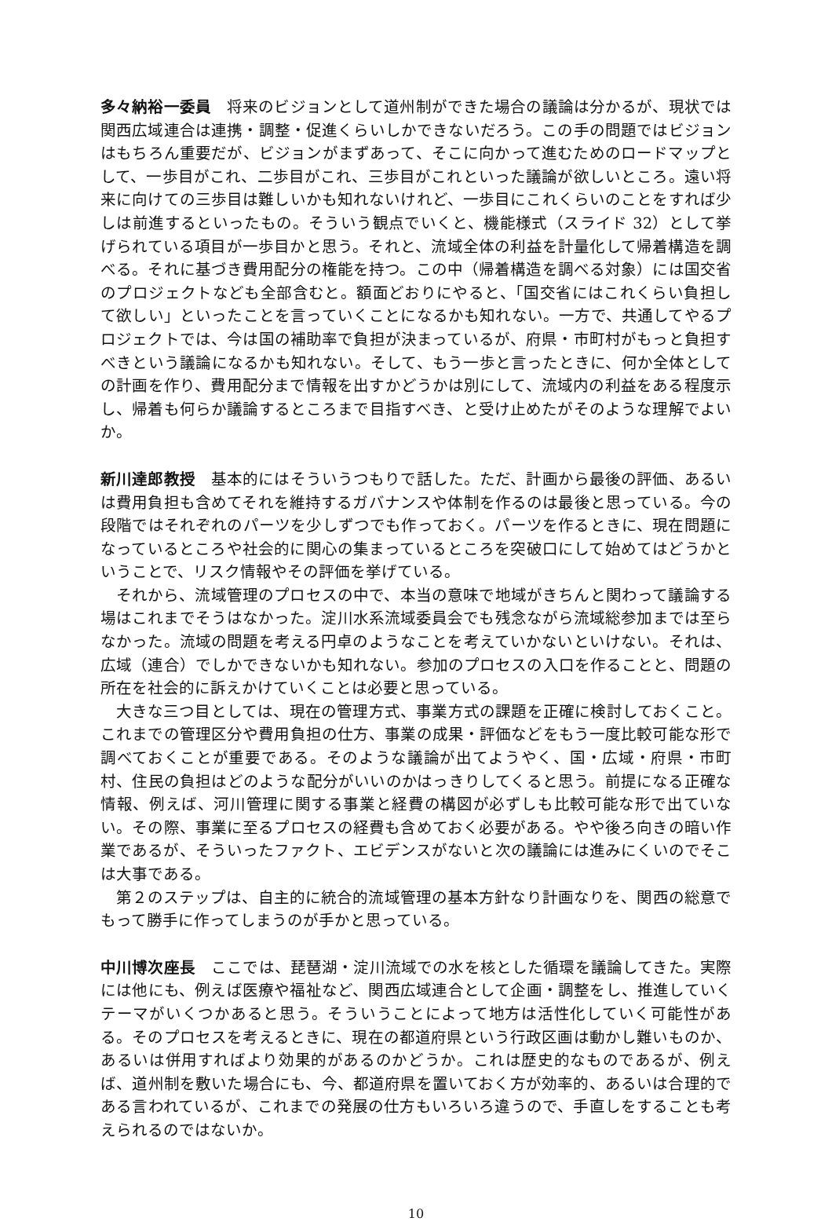多々納裕一委員　将来のビジョンとして道州制ができた場合の議論は分かるが、現状では関西広域連合は連携・調整・促進くらいしかできないだろう。この手の問題ではビジョンはもちろん重要だが、ビジョンがまずあって、そこに向かって進むためのロードマップとして、一歩目がこれ、二歩目がこれ、三歩目がこれといった議論が欲しいところ。遠い将来に向けての三歩目は難しいかも知れないけれど、一歩目にこれくらいのことをすれば少しは前進するといったもの。そういう観点でいくと、機能様式（スライド 32）として挙げられている項目が一歩目かと思う。それと、流域全体の利益を計量化して帰着構造を調べる。それに基づき費用配分の権能を持つ。この中（帰着構造を調べる対象）には国交省のプロジェクトなども全部含むと。額面どおりにやると、「国交省にはこれくらい負担して欲しい」といったことを言っていくことになるかも知れない。一方で、共通してやるプロジェクトでは、今は国の補助率で負担が決まっているが、府県・市町村がもっと負担すべきという議論になるかも知れない。そして、もう一歩と言ったときに、何か全体としての計画を作り、費用配分まで情報を出すかどうかは別にして、流域内の利益をある程度示し、帰着も何らか議論するところまで目指すべき、と受け止めたがそのような理解でよいか。
新川達郎教授　基本的にはそういうつもりで話した。ただ、計画から最後の評価、あるいは費用負担も含めてそれを維持するガバナンスや体制を作るのは最後と思っている。今の段階ではそれぞれのパーツを少しずつでも作っておく。パーツを作るときに、現在問題になっているところや社会的に関心の集まっているところを突破口にして始めてはどうかということで、リスク情報やその評価を挙げている。
それから、流域管理のプロセスの中で、本当の意味で地域がきちんと関わって議論する場はこれまでそうはなかった。淀川水系流域委員会でも残念ながら流域総参加までは至らなかった。流域の問題を考える円卓のようなことを考えていかないといけない。それは、広域（連合）でしかできないかも知れない。参加のプロセスの入口を作ることと、問題の所在を社会的に訴えかけていくことは必要と思っている。
大きな三つ目としては、現在の管理方式、事業方式の課題を正確に検討しておくこと。これまでの管理区分や費用負担の仕方、事業の成果・評価などをもう一度比較可能な形で調べておくことが重要である。そのような議論が出てようやく、国・広域・府県・市町村、住民の負担はどのような配分がいいのかはっきりしてくると思う。前提になる正確な情報、例えば、河川管理に関する事業と経費の構図が必ずしも比較可能な形で出ていない。その際、事業に至るプロセスの経費も含めておく必要がある。やや後ろ向きの暗い作業であるが、そういったファクト、エビデンスがないと次の議論には進みにくいのでそこは大事である。
第２のステップは、自主的に統合的流域管理の基本方針なり計画なりを、関西の総意でもって勝手に作ってしまうのが手かと思っている。
中川博次座長　ここでは、琵琶湖・淀川流域での水を核とした循環を議論してきた。実際には他にも、例えば医療や福祉など、関西広域連合として企画・調整をし、推進していくテーマがいくつかあると思う。そういうことによって地方は活性化していく可能性がある。そのプロセスを考えるときに、現在の都道府県という行政区画は動かし難いものか、あるいは併用すればより効果的があるのかどうか。これは歴史的なものであるが、例えば、道州制を敷いた場合にも、今、都道府県を置いておく方が効率的、あるいは合理的である言われているが、これまでの発展の仕方もいろいろ違うので、手直しをすることも考えられるのではないか。
10